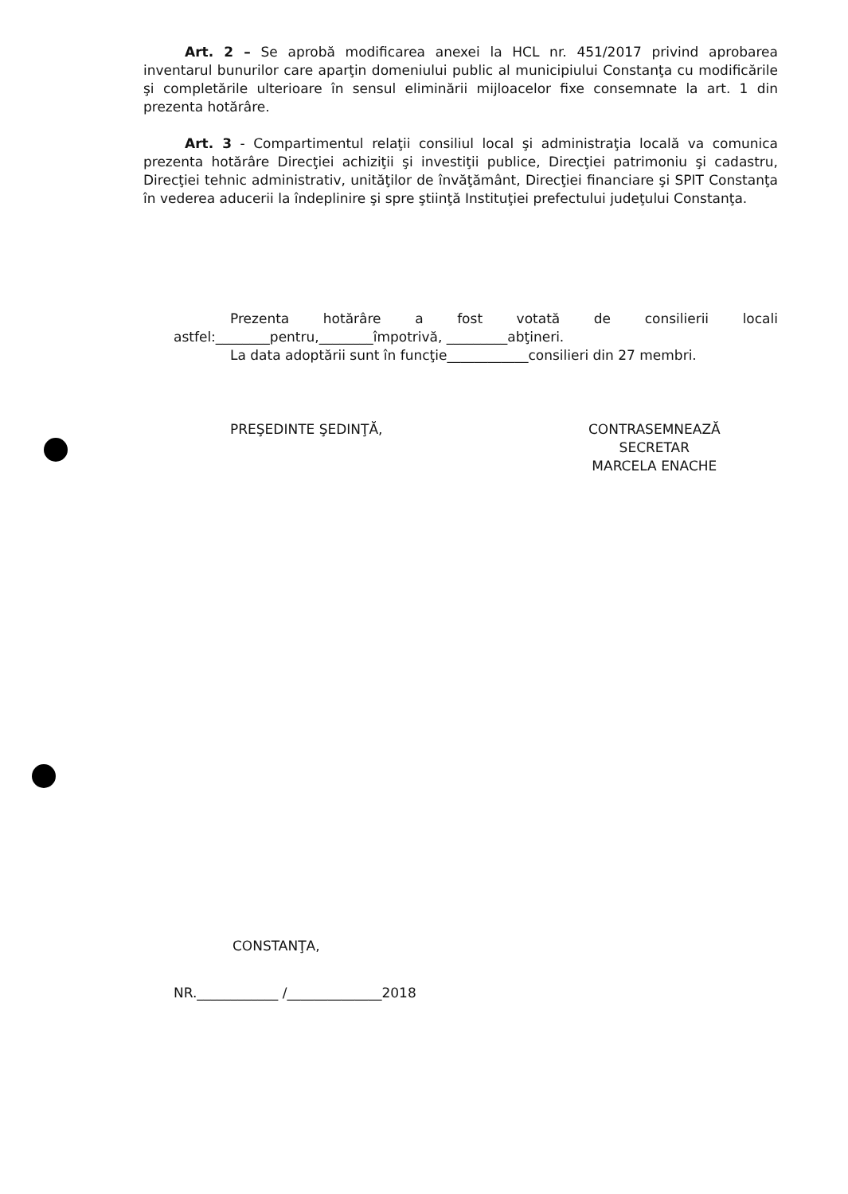Art. 2 – Se aprobă modificarea anexei la HCL nr. 451/2017 privind aprobarea inventarul bunurilor care aparţin domeniului public al municipiului Constanţa cu modificările şi completările ulterioare în sensul eliminării mijloacelor fixe consemnate la art. 1 din prezenta hotărâre.
Art. 3 - Compartimentul relaţii consiliul local şi administraţia locală va comunica prezenta hotărâre Direcţiei achiziţii şi investiţii publice, Direcţiei patrimoniu şi cadastru, Direcţiei tehnic administrativ, unităţilor de învăţământ, Direcţiei financiare şi SPIT Constanţa în vederea aducerii la îndeplinire şi spre ştiinţă Instituţiei prefectului judeţului Constanţa.
Prezenta hotărâre a fost votată de consilierii locali
astfel:________pentru,________împotrivă, _________abţineri.
La data adoptării sunt în funcţie____________consilieri din 27 membri.
PREŞEDINTE ŞEDINŢĂ, CONTRASEMNEAZĂ
SECRETAR
MARCELA ENACHE
CONSTANŢA,
NR.____________ /______________2018